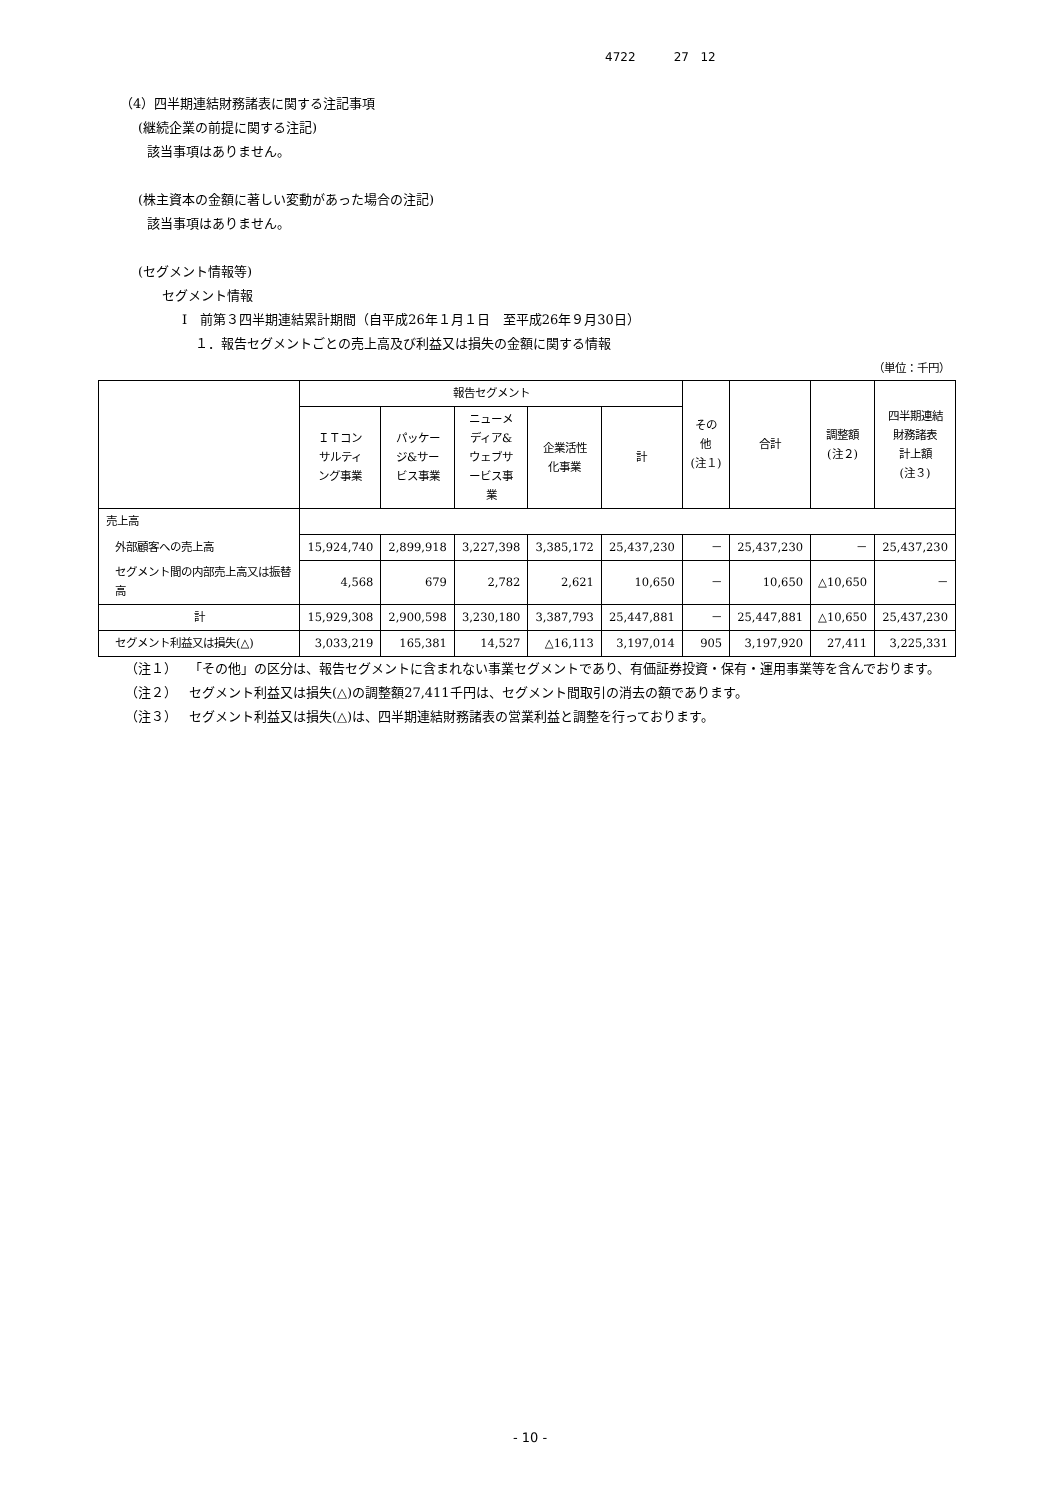4722 27 12
（4）四半期連結財務諸表に関する注記事項
(継続企業の前提に関する注記)
該当事項はありません。
(株主資本の金額に著しい変動があった場合の注記)
該当事項はありません。
(セグメント情報等)
セグメント情報
Ⅰ　前第３四半期連結累計期間（自平成26年１月１日　至平成26年９月30日）
１．報告セグメントごとの売上高及び利益又は損失の金額に関する情報
（単位：千円）
| | 報告セグメント | | | | | その他 (注１) | 合計 | 調整額 (注２) | 四半期連結 財務諸表 計上額 (注３) |
| --- | --- | --- | --- | --- | --- | --- | --- | --- | --- |
| | ＩＴコン サルティ ング事業 | パッケー ジ&サー ビス事業 | ニューメ ディア& ウェブサ ービス事 業 | 企業活性 化事業 | 計 | | | | |
| 売上高 | | | | | | | | | |
| 外部顧客への売上高 | 15,924,740 | 2,899,918 | 3,227,398 | 3,385,172 | 25,437,230 | － | 25,437,230 | － | 25,437,230 |
| セグメント間の内部売上高又は振替高 | 4,568 | 679 | 2,782 | 2,621 | 10,650 | － | 10,650 | △10,650 | － |
| 計 | 15,929,308 | 2,900,598 | 3,230,180 | 3,387,793 | 25,447,881 | － | 25,447,881 | △10,650 | 25,437,230 |
| セグメント利益又は損失(△) | 3,033,219 | 165,381 | 14,527 | △16,113 | 3,197,014 | 905 | 3,197,920 | 27,411 | 3,225,331 |
（注１） 「その他」の区分は、報告セグメントに含まれない事業セグメントであり、有価証券投資・保有・運用事業等を含んでおります。
（注２） セグメント利益又は損失(△)の調整額27,411千円は、セグメント間取引の消去の額であります。
（注３） セグメント利益又は損失(△)は、四半期連結財務諸表の営業利益と調整を行っております。
- 10 -